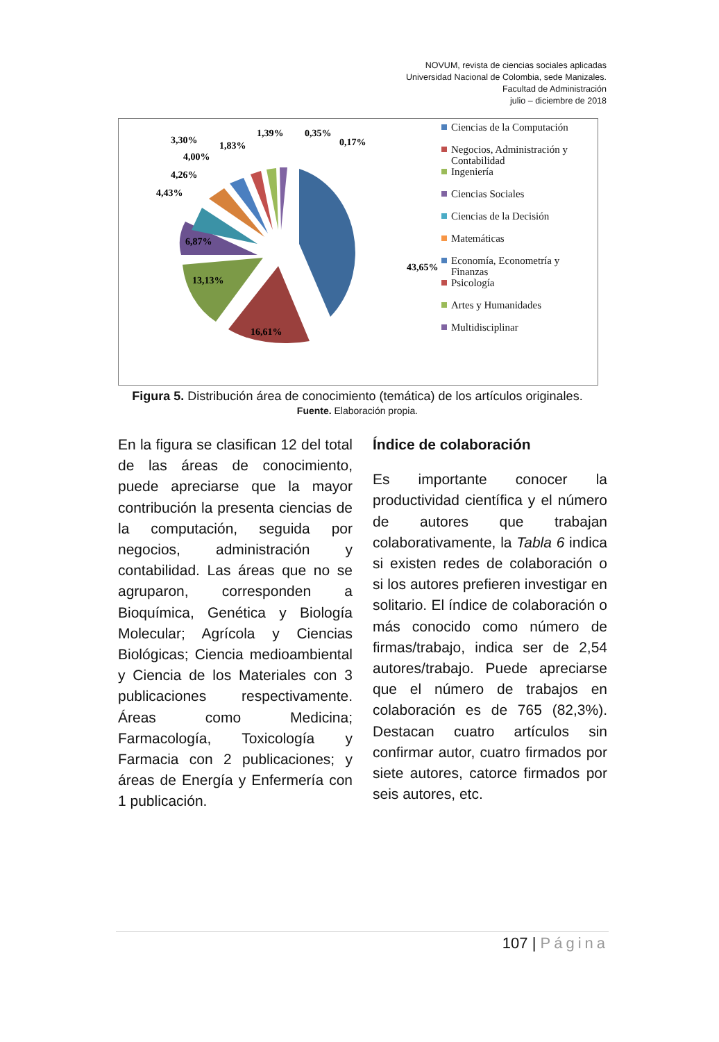NOVUM, revista de ciencias sociales aplicadas
Universidad Nacional de Colombia, sede Manizales.
Facultad de Administración
julio – diciembre de 2018
43,65%
1,39%
0,35%
0,17%
3,30%
1,83%
4,00%
4,26%
4,43%
6,87%
13,13%
16,61%
Ciencias de la Computación
Negocios, Administración y Contabilidad
Ingeniería
Ciencias Sociales
Ciencias de la Decisión
Matemáticas
Economía, Econometría y Finanzas
Psicología
Artes y Humanidades
Multidisciplinar
Figura 5. Distribución área de conocimiento (temática) de los artículos originales.
Fuente. Elaboración propia.
En la figura se clasifican 12 del total de las áreas de conocimiento, puede apreciarse que la mayor contribución la presenta ciencias de la computación, seguida por negocios, administración y contabilidad. Las áreas que no se agruparon, corresponden a Bioquímica, Genética y Biología Molecular; Agrícola y Ciencias Biológicas; Ciencia medioambiental y Ciencia de los Materiales con 3 publicaciones respectivamente. Áreas como Medicina; Farmacología, Toxicología y Farmacia con 2 publicaciones; y áreas de Energía y Enfermería con 1 publicación.
Índice de colaboración
Es importante conocer la productividad científica y el número de autores que trabajan colaborativamente, la Tabla 6 indica si existen redes de colaboración o si los autores prefieren investigar en solitario. El índice de colaboración o más conocido como número de firmas/trabajo, indica ser de 2,54 autores/trabajo. Puede apreciarse que el número de trabajos en colaboración es de 765 (82,3%). Destacan cuatro artículos sin confirmar autor, cuatro firmados por siete autores, catorce firmados por seis autores, etc.
107 | Página